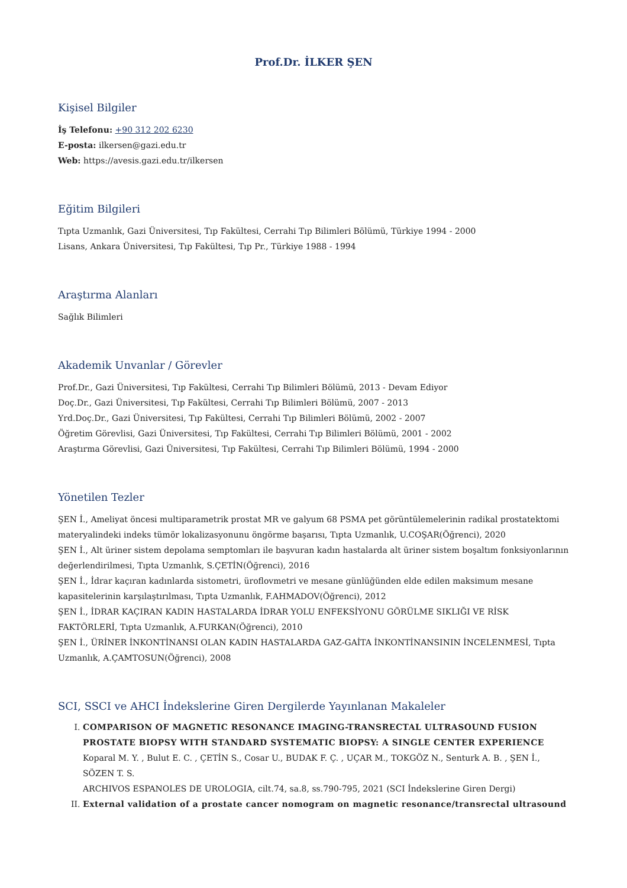Prof.Dr. İLKER ŞEN
Kişisel Bilgiler
İş Telefonu: +90 312 202 6230
E-posta: ilkersen@gazi.edu.tr
Web: https://avesis.gazi.edu.tr/ilkersen
Eğitim Bilgileri
Tıpta Uzmanlık, Gazi Üniversitesi, Tıp Fakültesi, Cerrahi Tıp Bilimleri Bölümü, Türkiye 1994 - 2000
Lisans, Ankara Üniversitesi, Tıp Fakültesi, Tıp Pr., Türkiye 1988 - 1994
Araştırma Alanları
Sağlık Bilimleri
Akademik Unvanlar / Görevler
Prof.Dr., Gazi Üniversitesi, Tıp Fakültesi, Cerrahi Tıp Bilimleri Bölümü, 2013 - Devam Ediyor
Doç.Dr., Gazi Üniversitesi, Tıp Fakültesi, Cerrahi Tıp Bilimleri Bölümü, 2007 - 2013
Yrd.Doç.Dr., Gazi Üniversitesi, Tıp Fakültesi, Cerrahi Tıp Bilimleri Bölümü, 2002 - 2007
Öğretim Görevlisi, Gazi Üniversitesi, Tıp Fakültesi, Cerrahi Tıp Bilimleri Bölümü, 2001 - 2002
Araştırma Görevlisi, Gazi Üniversitesi, Tıp Fakültesi, Cerrahi Tıp Bilimleri Bölümü, 1994 - 2000
Yönetilen Tezler
ŞEN İ., Ameliyat öncesi multiparametrik prostat MR ve galyum 68 PSMA pet görüntülemelerinin radikal prostatektomi materyalindeki indeks tümör lokalizasyonunu öngörme başarısı, Tıpta Uzmanlık, U.COŞAR(Öğrenci), 2020
ŞEN İ., Alt üriner sistem depolama semptomları ile başvuran kadın hastalarda alt üriner sistem boşaltım fonksiyonlarının değerlendirilmesi, Tıpta Uzmanlık, S.ÇETİN(Öğrenci), 2016
ŞEN İ., İdrar kaçıran kadınlarda sistometri, üroflovmetri ve mesane günlüğünden elde edilen maksimum mesane kapasitelerinin karşılaştırılması, Tıpta Uzmanlık, F.AHMADOV(Öğrenci), 2012
ŞEN İ., İDRAR KAÇIRAN KADIN HASTALARDA İDRAR YOLU ENFEKSİYONU GÖRÜLME SIKLIĞI VE RİSK FAKTÖRLERİ, Tıpta Uzmanlık, A.FURKAN(Öğrenci), 2010
ŞEN İ., ÜRİNER İNKONTİNANSI OLAN KADIN HASTALARDA GAZ-GAİTA İNKONTİNANSININ İNCELENMESİ, Tıpta Uzmanlık, A.ÇAMTOSUN(Öğrenci), 2008
SCI, SSCI ve AHCI İndekslerine Giren Dergilerde Yayınlanan Makaleler
I. COMPARISON OF MAGNETIC RESONANCE IMAGING-TRANSRECTAL ULTRASOUND FUSION PROSTATE BIOPSY WITH STANDARD SYSTEMATIC BIOPSY: A SINGLE CENTER EXPERIENCE
Koparal M. Y. , Bulut E. C. , ÇETİN S., Cosar U., BUDAK F. Ç. , UÇAR M., TOKGÖZ N., Senturk A. B. , ŞEN İ., SÖZEN T. S.
ARCHIVOS ESPANOLES DE UROLOGIA, cilt.74, sa.8, ss.790-795, 2021 (SCI İndekslerine Giren Dergi)
II. External validation of a prostate cancer nomogram on magnetic resonance/transrectal ultrasound